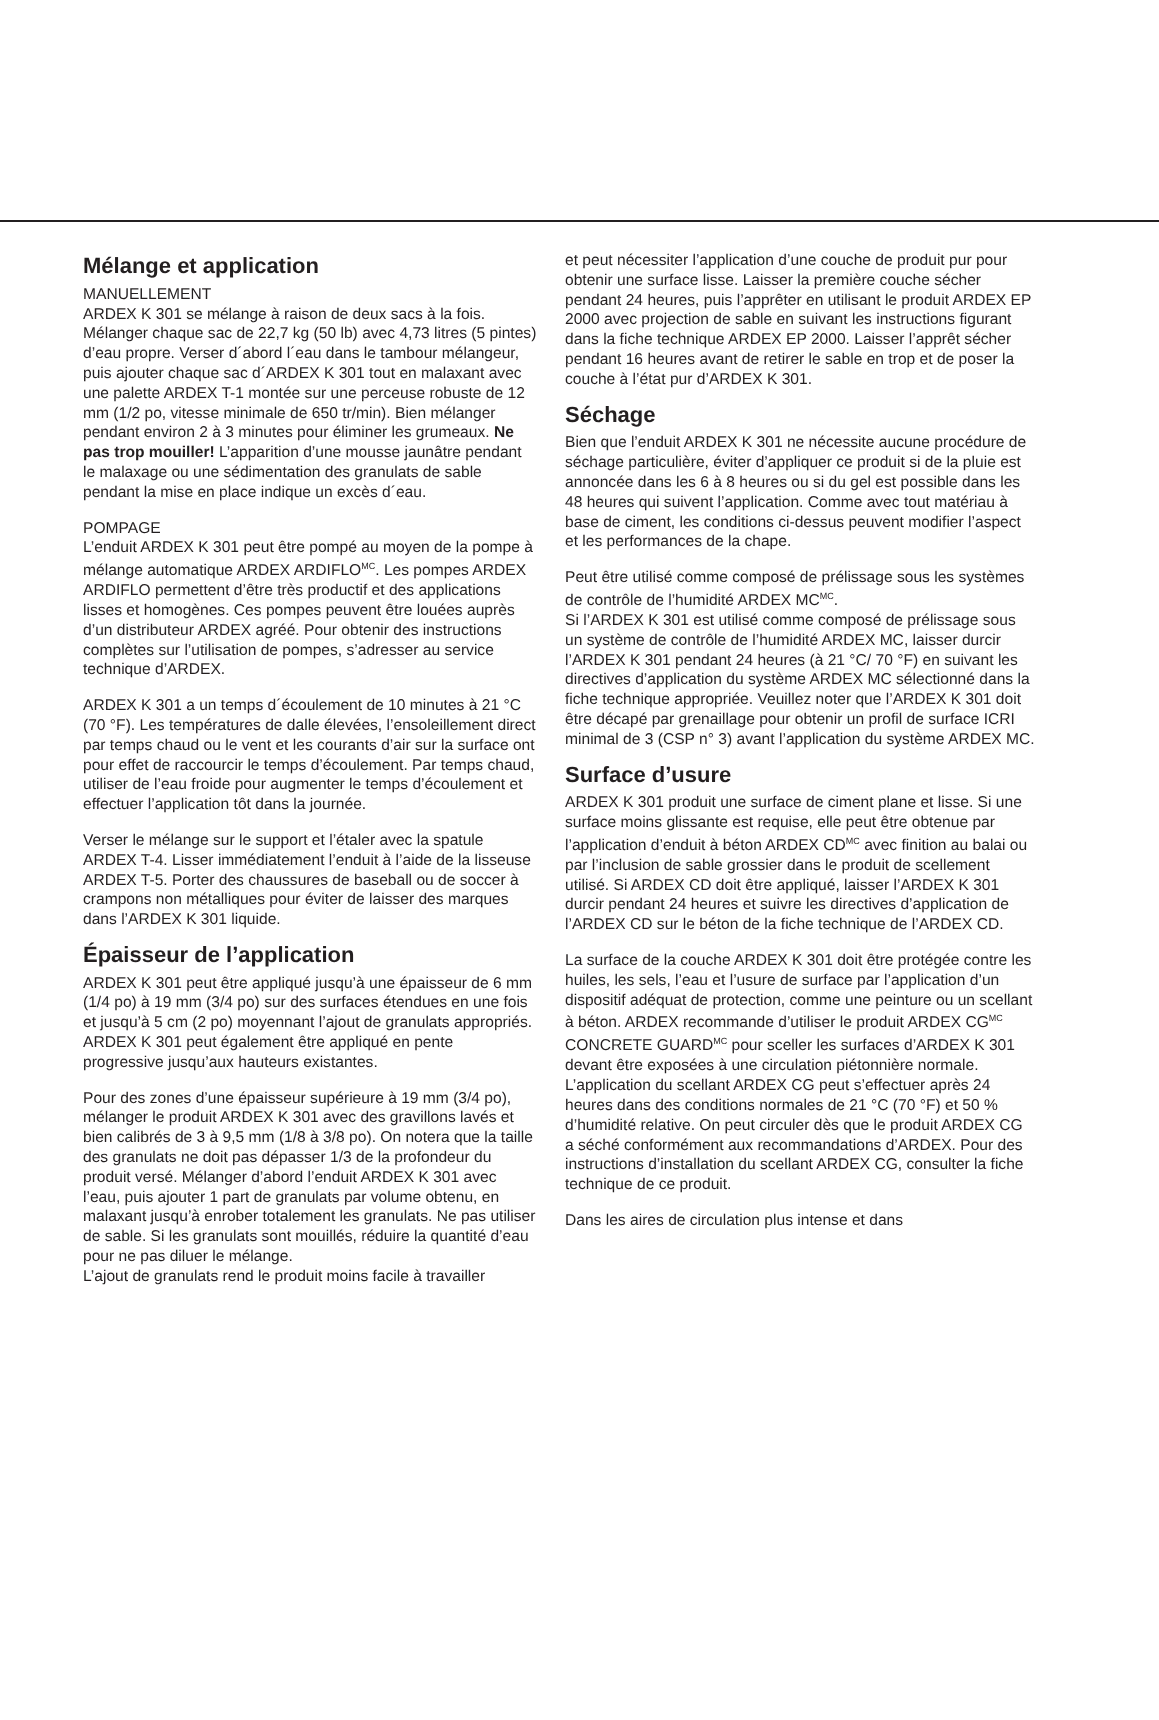Mélange et application
MANUELLEMENT
ARDEX K 301 se mélange à raison de deux sacs à la fois. Mélanger chaque sac de 22,7 kg (50 lb) avec 4,73 litres (5 pintes) d’eau propre. Verser d´abord l´eau dans le tambour mélangeur, puis ajouter chaque sac d´ARDEX K 301 tout en malaxant avec une palette ARDEX T-1 montée sur une perceuse robuste de 12 mm (1/2 po, vitesse minimale de 650 tr/min). Bien mélanger pendant environ 2 à 3 minutes pour éliminer les grumeaux. Ne pas trop mouiller! L’apparition d’une mousse jaunâtre pendant le malaxage ou une sédimentation des granulats de sable pendant la mise en place indique un excès d´eau.
POMPAGE
L’enduit ARDEX K 301 peut être pompé au moyen de la pompe à mélange automatique ARDEX ARDIFLO<sup>MC</sup>. Les pompes ARDEX ARDIFLO permettent d’être très productif et des applications lisses et homogènes. Ces pompes peuvent être louées auprès d’un distributeur ARDEX agréé. Pour obtenir des instructions complètes sur l’utilisation de pompes, s’adresser au service technique d’ARDEX.
ARDEX K 301 a un temps d´écoulement de 10 minutes à 21 °C (70 °F). Les températures de dalle élevées, l’ensoleillement direct par temps chaud ou le vent et les courants d’air sur la surface ont pour effet de raccourcir le temps d’écoulement. Par temps chaud, utiliser de l’eau froide pour augmenter le temps d’écoulement et effectuer l’application tôt dans la journée.
Verser le mélange sur le support et l’étaler avec la spatule ARDEX T-4. Lisser immédiatement l’enduit à l’aide de la lisseuse ARDEX T-5. Porter des chaussures de baseball ou de soccer à crampons non métalliques pour éviter de laisser des marques dans l’ARDEX K 301 liquide.
Épaisseur de l’application
ARDEX K 301 peut être appliqué jusqu’à une épaisseur de 6 mm (1/4 po) à 19 mm (3/4 po) sur des surfaces étendues en une fois et jusqu’à 5 cm (2 po) moyennant l’ajout de granulats appropriés. ARDEX K 301 peut également être appliqué en pente progressive jusqu’aux hauteurs existantes.
Pour des zones d’une épaisseur supérieure à 19 mm (3/4 po), mélanger le produit ARDEX K 301 avec des gravillons lavés et bien calibrés de 3 à 9,5 mm (1/8 à 3/8 po). On notera que la taille des granulats ne doit pas dépasser 1/3 de la profondeur du produit versé. Mélanger d’abord l’enduit ARDEX K 301 avec l’eau, puis ajouter 1 part de granulats par volume obtenu, en malaxant jusqu’à enrober totalement les granulats. Ne pas utiliser de sable. Si les granulats sont mouillés, réduire la quantité d’eau pour ne pas diluer le mélange.
L’ajout de granulats rend le produit moins facile à travailler
et peut nécessiter l’application d’une couche de produit pur pour obtenir une surface lisse. Laisser la première couche sécher pendant 24 heures, puis l’apprêter en utilisant le produit ARDEX EP 2000 avec projection de sable en suivant les instructions figurant dans la fiche technique ARDEX EP 2000. Laisser l’apprêt sécher pendant 16 heures avant de retirer le sable en trop et de poser la couche à l’état pur d’ARDEX K 301.
Séchage
Bien que l’enduit ARDEX K 301 ne nécessite aucune procédure de séchage particulière, éviter d’appliquer ce produit si de la pluie est annoncée dans les 6 à 8 heures ou si du gel est possible dans les 48 heures qui suivent l’application. Comme avec tout matériau à base de ciment, les conditions ci-dessus peuvent modifier l’aspect et les performances de la chape.
Peut être utilisé comme composé de prélissage sous les systèmes de contrôle de l’humidité ARDEX MC<sup>MC</sup>.
Si l’ARDEX K 301 est utilisé comme composé de prélissage sous un système de contrôle de l’humidité ARDEX MC, laisser durcir l’ARDEX K 301 pendant 24 heures (à 21 °C/ 70 °F) en suivant les directives d’application du système ARDEX MC sélectionné dans la fiche technique appropriée. Veuillez noter que l’ARDEX K 301 doit être décapé par grenaillage pour obtenir un profil de surface ICRI minimal de 3 (CSP n° 3) avant l’application du système ARDEX MC.
Surface d’usure
ARDEX K 301 produit une surface de ciment plane et lisse. Si une surface moins glissante est requise, elle peut être obtenue par l’application d’enduit à béton ARDEX CD<sup>MC</sup> avec finition au balai ou par l’inclusion de sable grossier dans le produit de scellement utilisé. Si ARDEX CD doit être appliqué, laisser l’ARDEX K 301 durcir pendant 24 heures et suivre les directives d’application de l’ARDEX CD sur le béton de la fiche technique de l’ARDEX CD.
La surface de la couche ARDEX K 301 doit être protégée contre les huiles, les sels, l’eau et l’usure de surface par l’application d’un dispositif adéquat de protection, comme une peinture ou un scellant à béton. ARDEX recommande d’utiliser le produit ARDEX CG<sup>MC</sup> CONCRETE GUARD<sup>MC</sup> pour sceller les surfaces d’ARDEX K 301 devant être exposées à une circulation piétonnière normale. L’application du scellant ARDEX CG peut s’effectuer après 24 heures dans des conditions normales de 21 °C (70 °F) et 50 % d’humidité relative. On peut circuler dès que le produit ARDEX CG a séché conformément aux recommandations d’ARDEX. Pour des instructions d’installation du scellant ARDEX CG, consulter la fiche technique de ce produit.
Dans les aires de circulation plus intense et dans